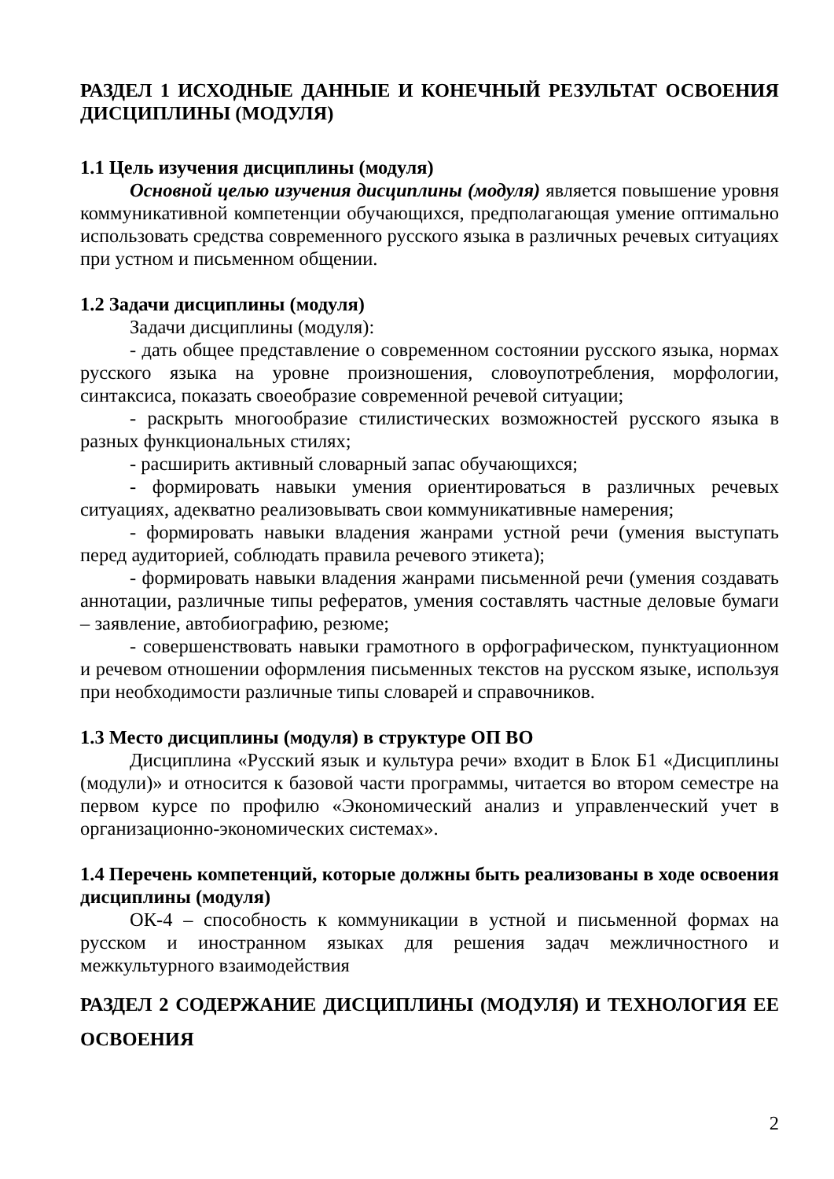РАЗДЕЛ 1 ИСХОДНЫЕ ДАННЫЕ И КОНЕЧНЫЙ РЕЗУЛЬТАТ ОСВОЕНИЯ ДИСЦИПЛИНЫ (МОДУЛЯ)
1.1 Цель изучения дисциплины (модуля)
Основной целью изучения дисциплины (модуля) является повышение уровня коммуникативной компетенции обучающихся, предполагающая умение оптимально использовать средства современного русского языка в различных речевых ситуациях при устном и письменном общении.
1.2 Задачи дисциплины (модуля)
Задачи дисциплины (модуля):
- дать общее представление о современном состоянии русского языка, нормах русского языка на уровне произношения, словоупотребления, морфологии, синтаксиса, показать своеобразие современной речевой ситуации;
- раскрыть многообразие стилистических возможностей русского языка в разных функциональных стилях;
- расширить активный словарный запас обучающихся;
- формировать навыки умения ориентироваться в различных речевых ситуациях, адекватно реализовывать свои коммуникативные намерения;
- формировать навыки владения жанрами устной речи (умения выступать перед аудиторией, соблюдать правила речевого этикета);
- формировать навыки владения жанрами письменной речи (умения создавать аннотации, различные типы рефератов, умения составлять частные деловые бумаги – заявление, автобиографию, резюме;
- совершенствовать навыки грамотного в орфографическом, пунктуационном и речевом отношении оформления письменных текстов на русском языке, используя при необходимости различные типы словарей и справочников.
1.3 Место дисциплины (модуля) в структуре ОП ВО
Дисциплина «Русский язык и культура речи» входит в Блок Б1 «Дисциплины (модули)» и относится к базовой части программы, читается во втором семестре на первом курсе по профилю «Экономический анализ и управленческий учет в организационно-экономических системах».
1.4 Перечень компетенций, которые должны быть реализованы в ходе освоения дисциплины (модуля)
ОК-4 – способность к коммуникации в устной и письменной формах на русском и иностранном языках для решения задач межличностного и межкультурного взаимодействия
РАЗДЕЛ 2 СОДЕРЖАНИЕ ДИСЦИПЛИНЫ (МОДУЛЯ) И ТЕХНОЛОГИЯ ЕЕ ОСВОЕНИЯ
2